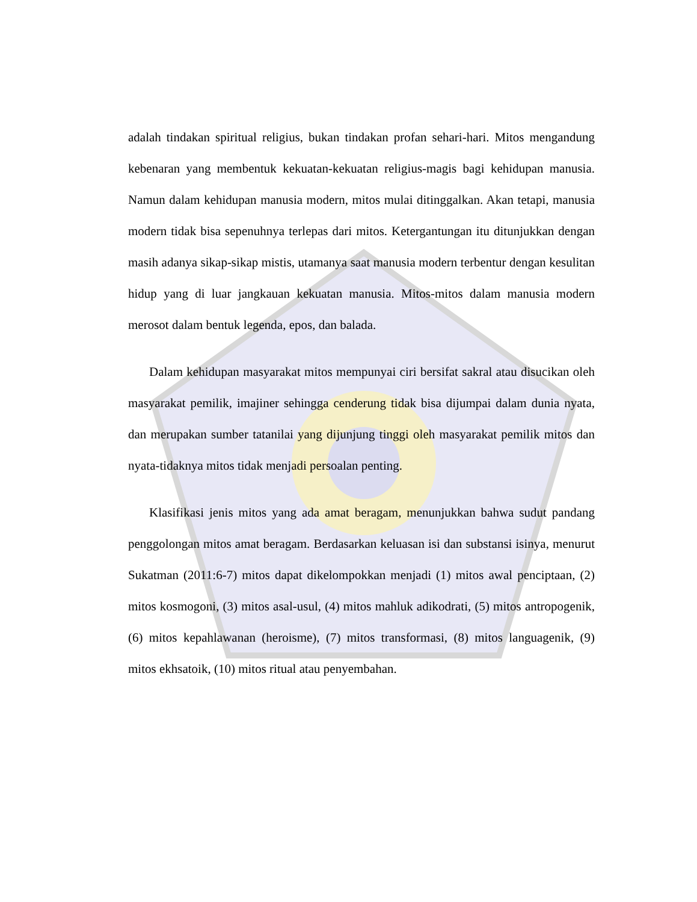adalah tindakan spiritual religius, bukan tindakan profan sehari-hari. Mitos mengandung kebenaran yang membentuk kekuatan-kekuatan religius-magis bagi kehidupan manusia. Namun dalam kehidupan manusia modern, mitos mulai ditinggalkan. Akan tetapi, manusia modern tidak bisa sepenuhnya terlepas dari mitos. Ketergantungan itu ditunjukkan dengan masih adanya sikap-sikap mistis, utamanya saat manusia modern terbentur dengan kesulitan hidup yang di luar jangkauan kekuatan manusia. Mitos-mitos dalam manusia modern merosot dalam bentuk legenda, epos, dan balada.
Dalam kehidupan masyarakat mitos mempunyai ciri bersifat sakral atau disucikan oleh masyarakat pemilik, imajiner sehingga cenderung tidak bisa dijumpai dalam dunia nyata, dan merupakan sumber tatanilai yang dijunjung tinggi oleh masyarakat pemilik mitos dan nyata-tidaknya mitos tidak menjadi persoalan penting.
Klasifikasi jenis mitos yang ada amat beragam, menunjukkan bahwa sudut pandang penggolongan mitos amat beragam. Berdasarkan keluasan isi dan substansi isinya, menurut Sukatman (2011:6-7) mitos dapat dikelompokkan menjadi (1) mitos awal penciptaan, (2) mitos kosmogoni, (3) mitos asal-usul, (4) mitos mahluk adikodrati, (5) mitos antropogenik, (6) mitos kepahlawanan (heroisme), (7) mitos transformasi, (8) mitos languagenik, (9) mitos ekhsatoik, (10) mitos ritual atau penyembahan.